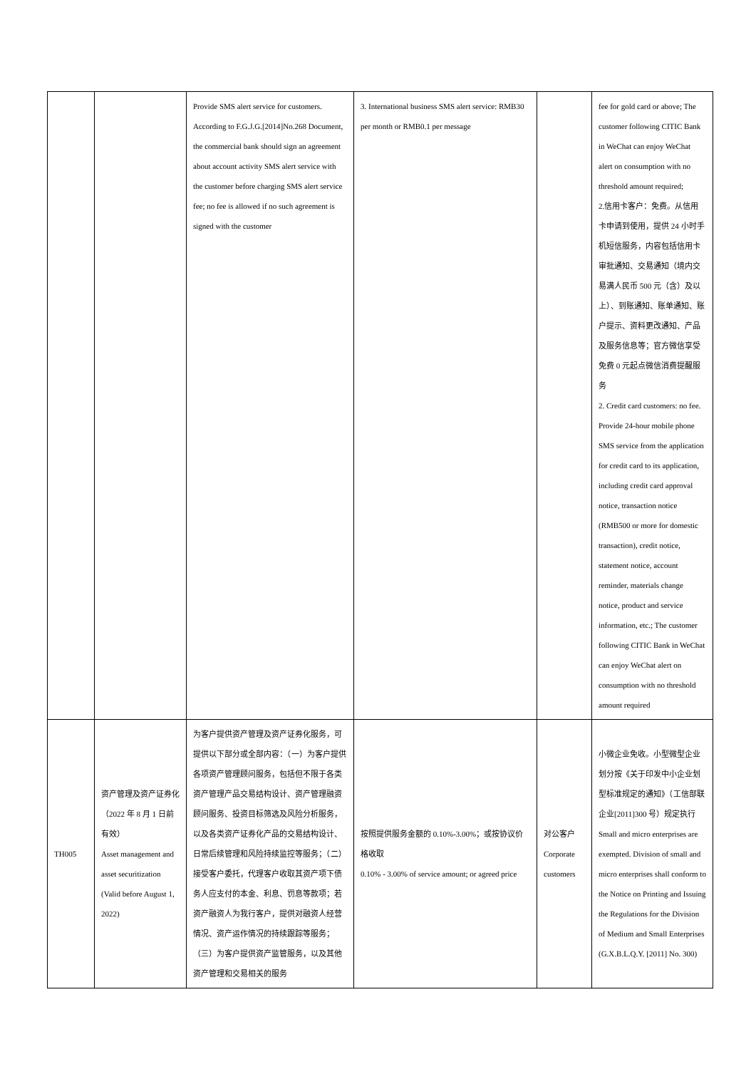| | | Provide SMS alert service for customers. According to F.G.J.G.[2014]No.268 Document, the commercial bank should sign an agreement about account activity SMS alert service with the customer before charging SMS alert service fee; no fee is allowed if no such agreement is signed with the customer | 3. International business SMS alert service: RMB30 per month or RMB0.1 per message | | fee for gold card or above; The customer following CITIC Bank in WeChat can enjoy WeChat alert on consumption with no threshold amount required; 2.信用卡客户：免费。从信用卡申请到使用，提供 24 小时手机短信服务，内容包括信用卡审批通知、交易通知（境内交易满人民币 500 元（含）及以上）、到账通知、账单通知、账户提示、资料更改通知、产品及服务信息等；官方微信享受免费 0 元起点微信消费提醒服务 2. Credit card customers: no fee. Provide 24-hour mobile phone SMS service from the application for credit card to its application, including credit card approval notice, transaction notice (RMB500 or more for domestic transaction), credit notice, statement notice, account reminder, materials change notice, product and service information, etc.; The customer following CITIC Bank in WeChat can enjoy WeChat alert on consumption with no threshold amount required |
| TH005 | 资产管理及资产证券化（2022 年 8 月 1 日前有效） Asset management and asset securitization (Valid before August 1, 2022) | 为客户提供资产管理及资产证券化服务，可提供以下部分或全部内容：（一）为客户提供各项资产管理顾问服务，包括但不限于各类资产管理产品交易结构设计、资产管理融资顾问服务、投资目标筛选及风险分析服务，以及各类资产证券化产品的交易结构设计、日常后续管理和风险持续监控等服务；（二）接受客户委托，代理客户收取其资产项下债务人应支付的本金、利息、罚息等款项；若资产融资人为我行客户，提供对融资人经营情况、资产运作情况的持续跟踪等服务；（三）为客户提供资产监管服务，以及其他资产管理和交易相关的服务 | 按照提供服务金额的 0.10%-3.00%；或按协议价格收取 0.10% - 3.00% of service amount; or agreed price | 对公客户 Corporate customers | 小微企业免收。小型微型企业划分按《关于印发中小企业划型标准规定的通知》（工信部联企业[2011]300 号）规定执行 Small and micro enterprises are exempted. Division of small and micro enterprises shall conform to the Notice on Printing and Issuing the Regulations for the Division of Medium and Small Enterprises (G.X.B.L.Q.Y. [2011] No. 300) |